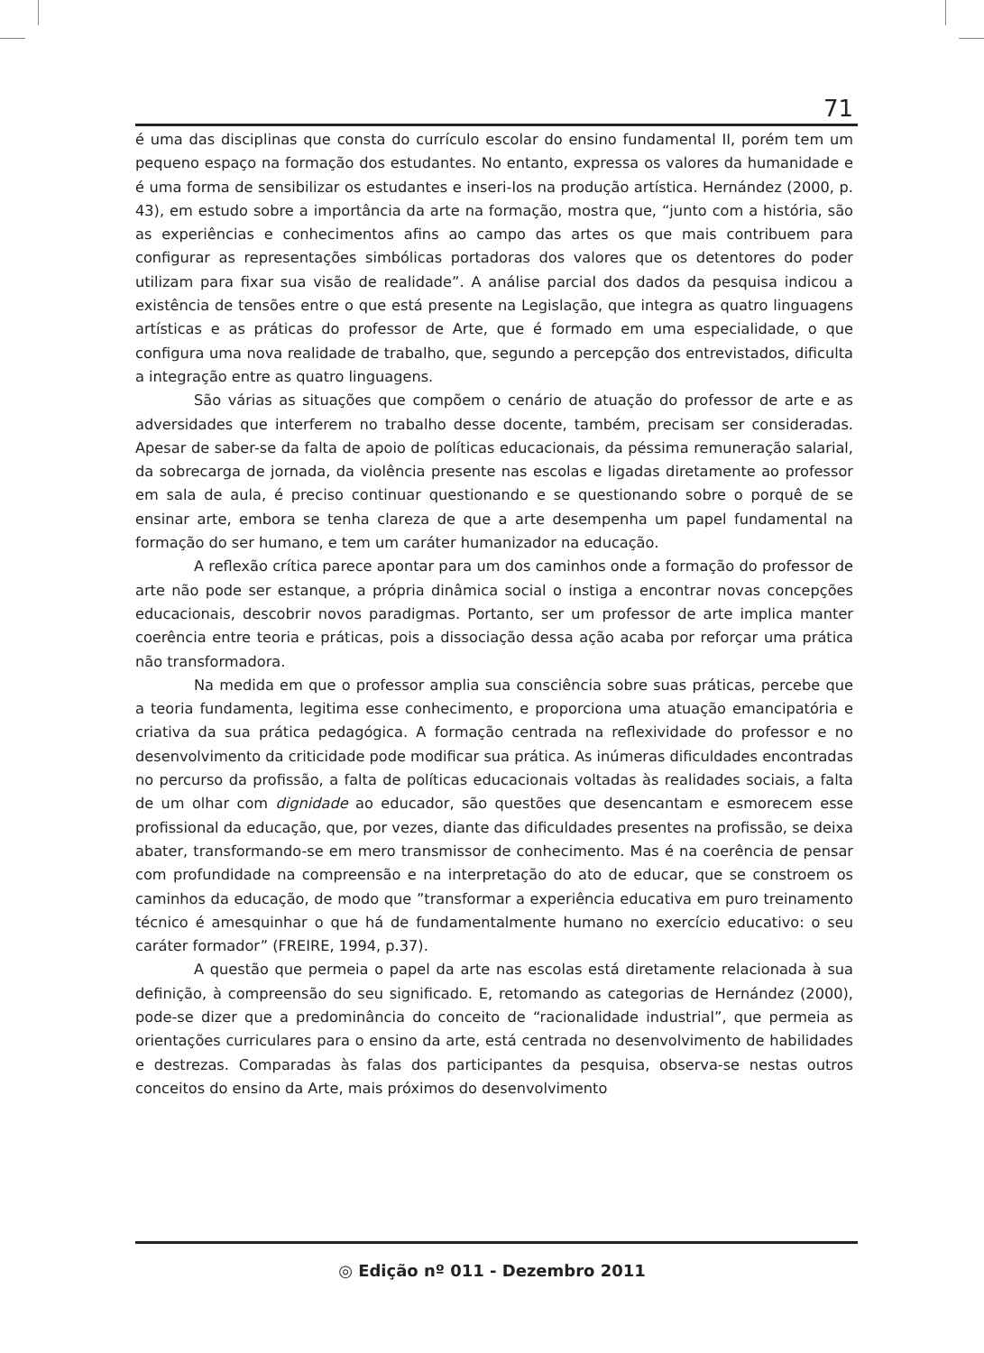71
é uma das disciplinas que consta do currículo escolar do ensino fundamental II, porém tem um pequeno espaço na formação dos estudantes. No entanto, expressa os valores da humanidade e é uma forma de sensibilizar os estudantes e inseri-los na produção artística. Hernández (2000, p. 43), em estudo sobre a importância da arte na formação, mostra que, “junto com a história, são as experiências e conhecimentos afins ao campo das artes os que mais contribuem para configurar as representações simbólicas portadoras dos valores que os detentores do poder utilizam para fixar sua visão de realidade”. A análise parcial dos dados da pesquisa indicou a existência de tensões entre o que está presente na Legislação, que integra as quatro linguagens artísticas e as práticas do professor de Arte, que é formado em uma especialidade, o que configura uma nova realidade de trabalho, que, segundo a percepção dos entrevistados, dificulta a integração entre as quatro linguagens.
São várias as situações que compõem o cenário de atuação do professor de arte e as adversidades que interferem no trabalho desse docente, também, precisam ser consideradas. Apesar de saber-se da falta de apoio de políticas educacionais, da péssima remuneração salarial, da sobrecarga de jornada, da violência presente nas escolas e ligadas diretamente ao professor em sala de aula, é preciso continuar questionando e se questionando sobre o porquê de se ensinar arte, embora se tenha clareza de que a arte desempenha um papel fundamental na formação do ser humano, e tem um caráter humanizador na educação.
A reflexão crítica parece apontar para um dos caminhos onde a formação do professor de arte não pode ser estanque, a própria dinâmica social o instiga a encontrar novas concepções educacionais, descobrir novos paradigmas. Portanto, ser um professor de arte implica manter coerência entre teoria e práticas, pois a dissociação dessa ação acaba por reforçar uma prática não transformadora.
Na medida em que o professor amplia sua consciência sobre suas práticas, percebe que a teoria fundamenta, legitima esse conhecimento, e proporciona uma atuação emancipatória e criativa da sua prática pedagógica. A formação centrada na reflexividade do professor e no desenvolvimento da criticidade pode modificar sua prática. As inúmeras dificuldades encontradas no percurso da profissão, a falta de políticas educacionais voltadas às realidades sociais, a falta de um olhar com dignidade ao educador, são questões que desencantam e esmorecem esse profissional da educação, que, por vezes, diante das dificuldades presentes na profissão, se deixa abater, transformando-se em mero transmissor de conhecimento. Mas é na coerência de pensar com profundidade na compreensão e na interpretação do ato de educar, que se constroem os caminhos da educação, de modo que ”transformar a experiência educativa em puro treinamento técnico é amesquinhar o que há de fundamentalmente humano no exercício educativo: o seu caráter formador” (FREIRE, 1994, p.37).
A questão que permeia o papel da arte nas escolas está diretamente relacionada à sua definição, à compreensão do seu significado. E, retomando as categorias de Hernández (2000), pode-se dizer que a predominância do conceito de “racionalidade industrial”, que permeia as orientações curriculares para o ensino da arte, está centrada no desenvolvimento de habilidades e destrezas. Comparadas às falas dos participantes da pesquisa, observa-se nestas outros conceitos do ensino da Arte, mais próximos do desenvolvimento
◎ Edição nº 011 - Dezembro 2011